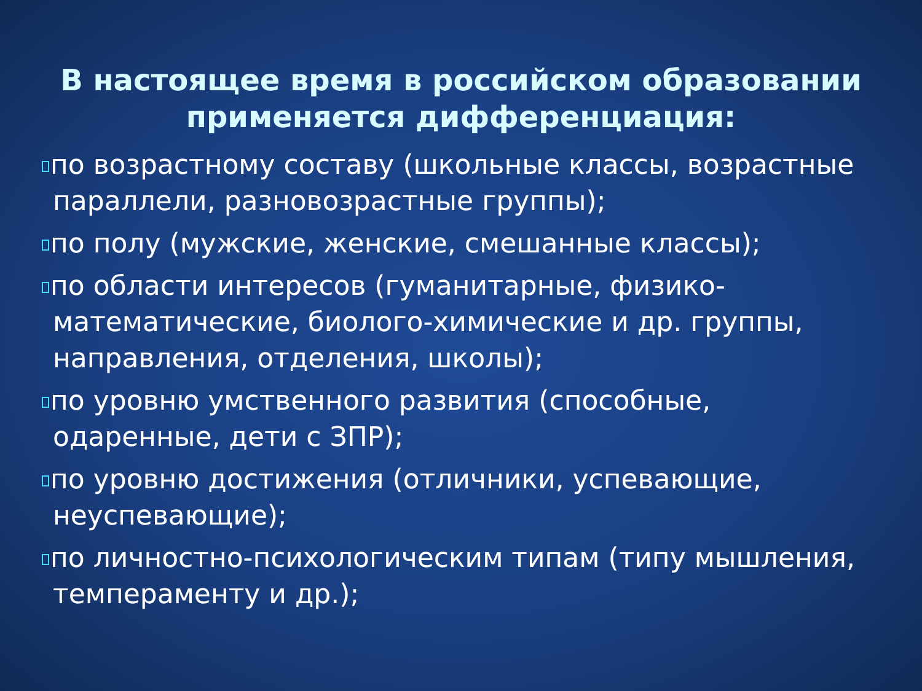В настоящее время в российском образовании применяется дифференциация:
по возрастному составу (школьные классы, возрастные параллели, разновозрастные группы);
по полу (мужские, женские, смешанные классы);
по области интересов (гуманитарные, физико-математические, биолого-химические и др. группы, направления, отделения, школы);
по уровню умственного развития (способные, одаренные, дети с ЗПР);
по уровню достижения (отличники, успевающие, неуспевающие);
по личностно-психологическим типам (типу мышления, темпераменту и др.);